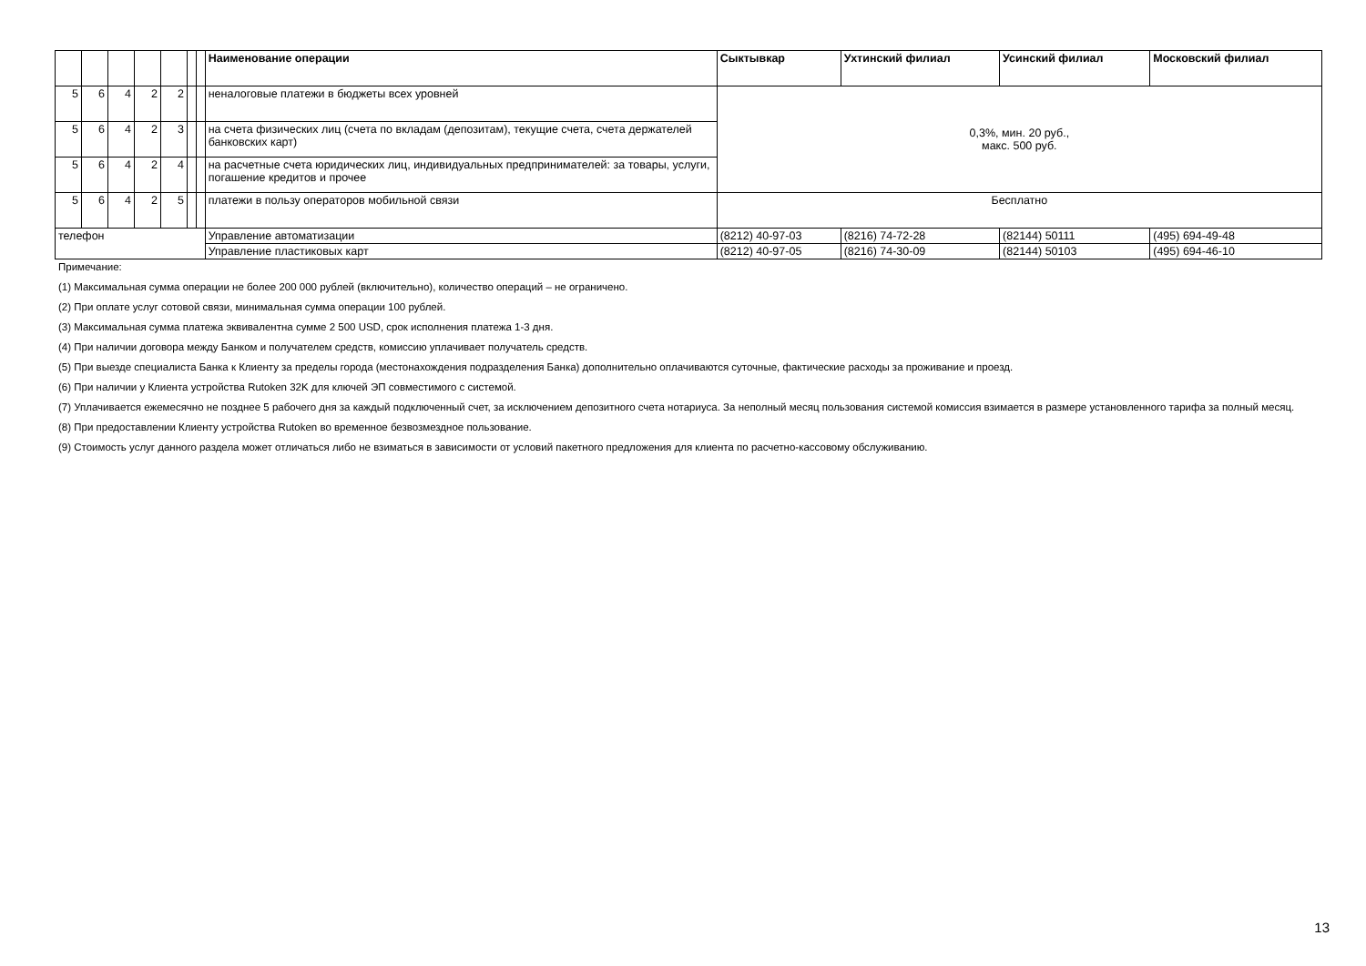| | | | | | | | Наименование операции | Сыктывкар | Ухтинский филиал | Усинский филиал | Московский филиал |
| --- | --- | --- | --- | --- | --- | --- | --- | --- | --- | --- | --- |
| 5 | 6 | 4 | 2 | 2 | | | неналоговые платежи в бюджеты всех уровней | 0,3%, мин. 20 руб., макс. 500 руб. | | | |
| 5 | 6 | 4 | 2 | 3 | | | на счета физических лиц (счета по вкладам (депозитам), текущие счета, счета держателей банковских карт) | | | | |
| 5 | 6 | 4 | 2 | 4 | | | на расчетные счета юридических лиц, индивидуальных предпринимателей: за товары, услуги, погашение кредитов и прочее | | | | |
| 5 | 6 | 4 | 2 | 5 | | | платежи в пользу операторов мобильной связи | Бесплатно | | | |
| телефон | | | | | | | Управление автоматизации | (8212) 40-97-03 | (8216) 74-72-28 | (82144) 50111 | (495) 694-49-48 |
| | | | | | | | Управление пластиковых карт | (8212) 40-97-05 | (8216) 74-30-09 | (82144) 50103 | (495) 694-46-10 |
Примечание:
(1) Максимальная сумма операции не более 200 000 рублей (включительно), количество операций – не ограничено.
(2) При оплате услуг сотовой связи, минимальная сумма операции 100 рублей.
(3) Максимальная сумма платежа эквивалентна сумме 2 500 USD, срок исполнения платежа 1-3 дня.
(4) При наличии договора между Банком и получателем средств, комиссию уплачивает получатель средств.
(5) При выезде специалиста Банка к Клиенту за пределы города (местонахождения подразделения Банка) дополнительно оплачиваются суточные, фактические расходы за проживание и проезд.
(6) При наличии у Клиента устройства Rutoken 32K для ключей ЭП совместимого с системой.
(7) Уплачивается ежемесячно не позднее 5 рабочего дня за каждый подключенный счет, за исключением депозитного счета нотариуса. За неполный месяц пользования системой комиссия взимается в размере установленного тарифа за полный месяц.
(8) При предоставлении Клиенту устройства Rutoken во временное безвозмездное пользование.
(9) Стоимость услуг данного раздела может отличаться либо не взиматься в зависимости от условий пакетного предложения для клиента по расчетно-кассовому обслуживанию.
13